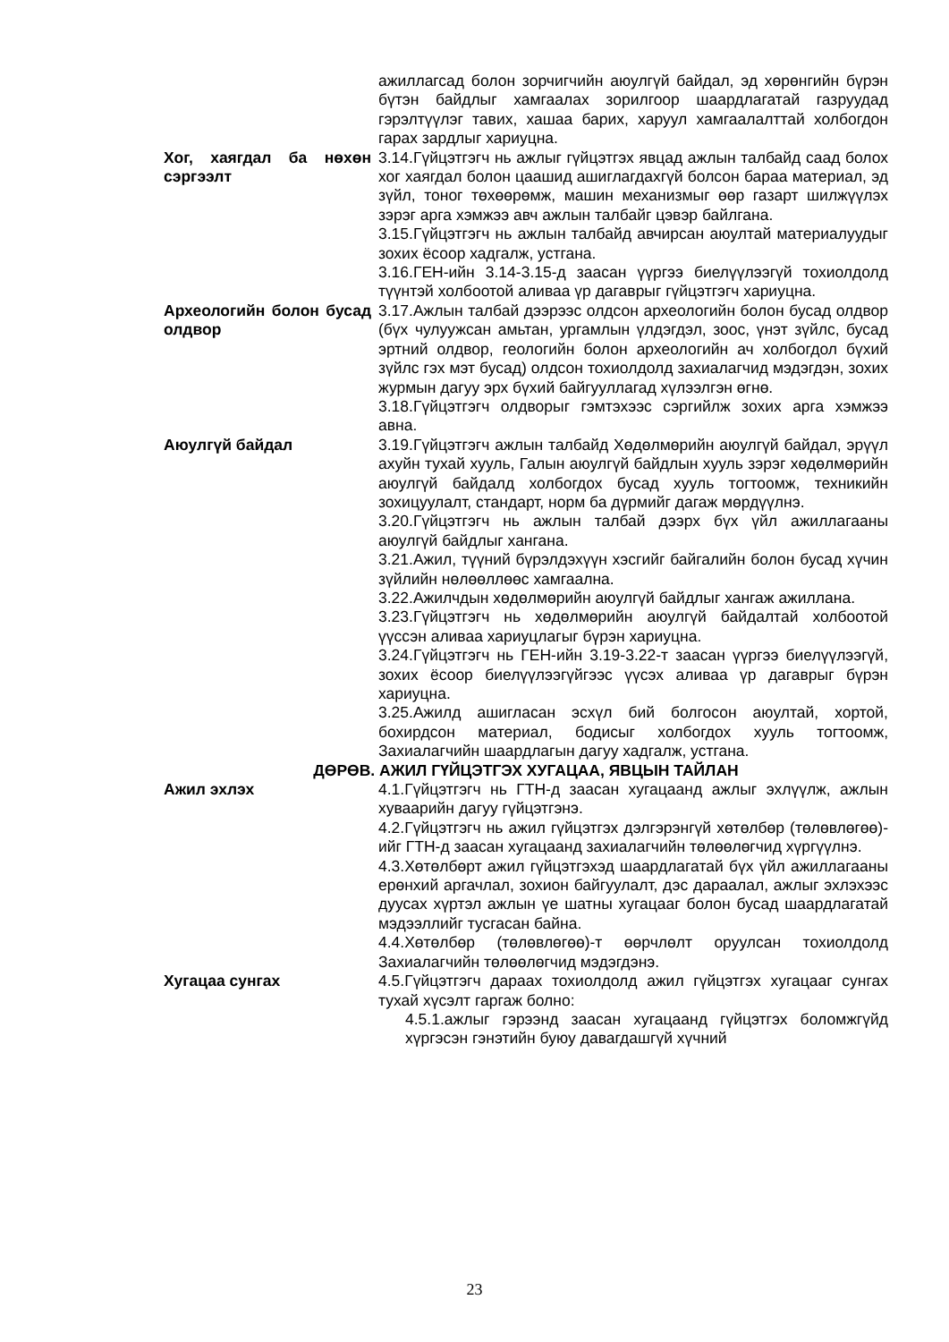ажиллагсад болон зорчигчийн аюулгүй байдал, эд хөрөнгийн бүрэн бүтэн байдлыг хамгаалах зорилгоор шаардлагатай газруудад гэрэлтүүлэг тавих, хашаа барих, харуул хамгаалалттай холбогдон гарах зардлыг хариуцна.
Хог, хаягдал ба нөхөн сэргээлт
3.14.Гүйцэтгэгч нь ажлыг гүйцэтгэх явцад ажлын талбайд саад болох хог хаягдал болон цаашид ашиглагдахгүй болсон бараа материал, эд зүйл, тоног төхөөрөмж, машин механизмыг өөр газарт шилжүүлэх зэрэг арга хэмжээ авч ажлын талбайг цэвэр байлгана.
3.15.Гүйцэтгэгч нь ажлын талбайд авчирсан аюултай материалуудыг зохих ёсоор хадгалж, устгана.
3.16.ГЕН-ийн 3.14-3.15-д заасан үүргээ биелүүлээгүй тохиолдолд түүнтэй холбоотой аливаа үр дагаврыг гүйцэтгэгч хариуцна.
Археологийн болон бусад олдвор
3.17.Ажлын талбай дээрээс олдсон археологийн болон бусад олдвор (бүх чулуужсан амьтан, ургамлын үлдэгдэл, зоос, үнэт зүйлс, бусад эртний олдвор, геологийн болон археологийн ач холбогдол бүхий зүйлс гэх мэт бусад) олдсон тохиолдолд захиалагчид мэдэгдэн, зохих журмын дагуу эрх бүхий байгууллагад хүлээлгэн өгнө.
3.18.Гүйцэтгэгч олдворыг гэмтэхээс сэргийлж зохих арга хэмжээ авна.
Аюулгүй байдал 3.19.Гүйцэтгэгч ажлын талбайд Хөдөлмөрийн аюулгүй байдал, эрүүл ахуйн тухай хууль, Галын аюулгүй байдлын хууль зэрэг хөдөлмөрийн аюулгүй байдалд холбогдох бусад хууль тогтоомж, техникийн зохицуулалт, стандарт, норм ба дүрмийг дагаж мөрдүүлнэ.
3.20.Гүйцэтгэгч нь ажлын талбай дээрх бүх үйл ажиллагааны аюулгүй байдлыг хангана.
3.21.Ажил, түүний бүрэлдэхүүн хэсгийг байгалийн болон бусад хүчин зүйлийн нөлөөллөөс хамгаална.
3.22.Ажилчдын хөдөлмөрийн аюулгүй байдлыг хангаж ажиллана.
3.23.Гүйцэтгэгч нь хөдөлмөрийн аюулгүй байдалтай холбоотой үүссэн аливаа хариуцлагыг бүрэн хариуцна.
3.24.Гүйцэтгэгч нь ГЕН-ийн 3.19-3.22-т заасан үүргээ биелүүлээгүй, зохих ёсоор биелүүлээгүйгээс үүсэх аливаа үр дагаврыг бүрэн хариуцна.
3.25.Ажилд ашигласан эсхүл бий болгосон аюултай, хортой, бохирдсон материал, бодисыг холбогдох хууль тогтоомж, Захиалагчийн шаардлагын дагуу хадгалж, устгана.
ДӨРӨВ. АЖИЛ ГҮЙЦЭТГЭХ ХУГАЦАА, ЯВЦЫН ТАЙЛАН
Ажил эхлэх 4.1.Гүйцэтгэгч нь ГТН-д заасан хугацаанд ажлыг эхлүүлж, ажлын хуваарийн дагуу гүйцэтгэнэ.
4.2.Гүйцэтгэгч нь ажил гүйцэтгэх дэлгэрэнгүй хөтөлбөр (төлөвлөгөө)-ийг ГТН-д заасан хугацаанд захиалагчийн төлөөлөгчид хүргүүлнэ.
4.3.Хөтөлбөрт ажил гүйцэтгэхэд шаардлагатай бүх үйл ажиллагааны ерөнхий аргачлал, зохион байгуулалт, дэс дараалал, ажлыг эхлэхээс дуусах хүртэл ажлын үе шатны хугацааг болон бусад шаардлагатай мэдээллийг тусгасан байна.
4.4.Хөтөлбөр (төлөвлөгөө)-т өөрчлөлт оруулсан тохиолдолд Захиалагчийн төлөөлөгчид мэдэгдэнэ.
Хугацаа сунгах 4.5.Гүйцэтгэгч дараах тохиолдолд ажил гүйцэтгэх хугацааг сунгах тухай хүсэлт гаргаж болно:
4.5.1.ажлыг гэрээнд заасан хугацаанд гүйцэтгэх боломжгүйд хүргэсэн гэнэтийн буюу давагдашгүй хүчний
23